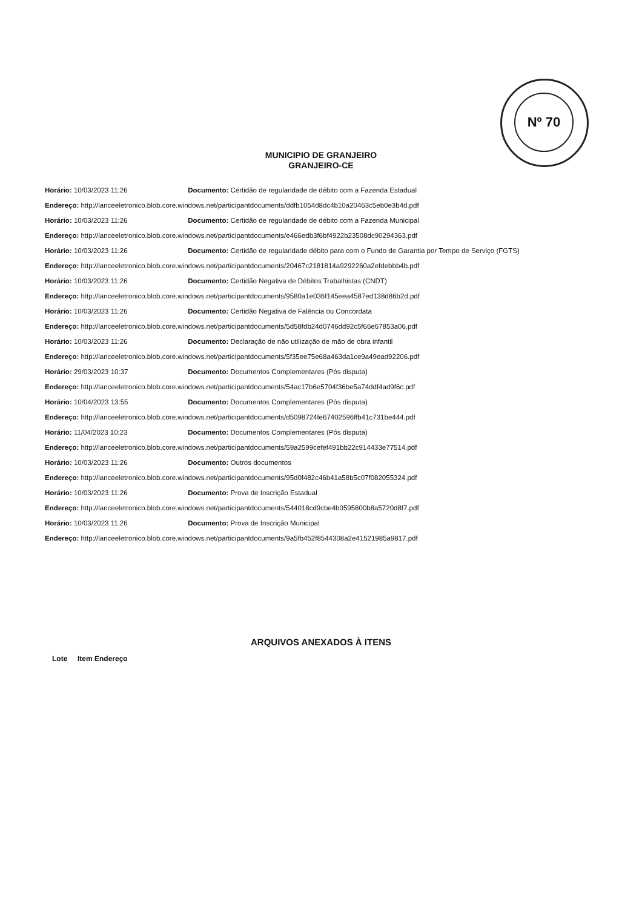Nº 70
MUNICIPIO DE GRANJEIRO
GRANJEIRO-CE
Horário: 10/03/2023 11:26 Documento: Certidão de regularidade de débito com a Fazenda Estadual
Endereço: http://lanceeletronico.blob.core.windows.net/participantdocuments/ddfb1054d8dc4b10a20463c5eb0e3b4d.pdf
Horário: 10/03/2023 11:26 Documento: Certidão de regularidade de débito com a Fazenda Municipal
Endereço: http://lanceeletronico.blob.core.windows.net/participantdocuments/e466edb3f6bf4922b23508dc90294363.pdf
Horário: 10/03/2023 11:26 Documento: Certidão de regularidade débito para com o Fundo de Garantia por Tempo de Serviço (FGTS)
Endereço: http://lanceeletronico.blob.core.windows.net/participantdocuments/20467c2181814a9292260a2efdebbb4b.pdf
Horário: 10/03/2023 11:26 Documento: Certidão Negativa de Débitos Trabalhistas (CNDT)
Endereço: http://lanceeletronico.blob.core.windows.net/participantdocuments/9580a1e036f145eea4587ed138d86b2d.pdf
Horário: 10/03/2023 11:26 Documento: Certidão Negativa de Falência ou Concordata
Endereço: http://lanceeletronico.blob.core.windows.net/participantdocuments/5d58fdb24d0746dd92c5f66e67853a06.pdf
Horário: 10/03/2023 11:26 Documento: Declaração de não utilização de mão de obra infantil
Endereço: http://lanceeletronico.blob.core.windows.net/participantdocuments/5f35ee75e68a463da1ce9a49ead92206.pdf
Horário: 29/03/2023 10:37 Documento: Documentos Complementares (Pós disputa)
Endereço: http://lanceeletronico.blob.core.windows.net/participantdocuments/54ac17b6e5704f36be5a74ddf4ad9f6c.pdf
Horário: 10/04/2023 13:55 Documento: Documentos Complementares (Pós disputa)
Endereço: http://lanceeletronico.blob.core.windows.net/participantdocuments/d5098724fe67402596ffb41c731be444.pdf
Horário: 11/04/2023 10:23 Documento: Documentos Complementares (Pós disputa)
Endereço: http://lanceeletronico.blob.core.windows.net/participantdocuments/59a2599cefef491bb22c914433e77514.pdf
Horário: 10/03/2023 11:26 Documento: Outros documentos
Endereço: http://lanceeletronico.blob.core.windows.net/participantdocuments/95d0f482c46b41a58b5c07f082055324.pdf
Horário: 10/03/2023 11:26 Documento: Prova de Inscrição Estadual
Endereço: http://lanceeletronico.blob.core.windows.net/participantdocuments/544018cd9cbe4b0595800b8a5720d8f7.pdf
Horário: 10/03/2023 11:26 Documento: Prova de Inscrição Municipal
Endereço: http://lanceeletronico.blob.core.windows.net/participantdocuments/9a5fb452f8544308a2e41521985a9817.pdf
ARQUIVOS ANEXADOS À ITENS
Lote Item Endereço